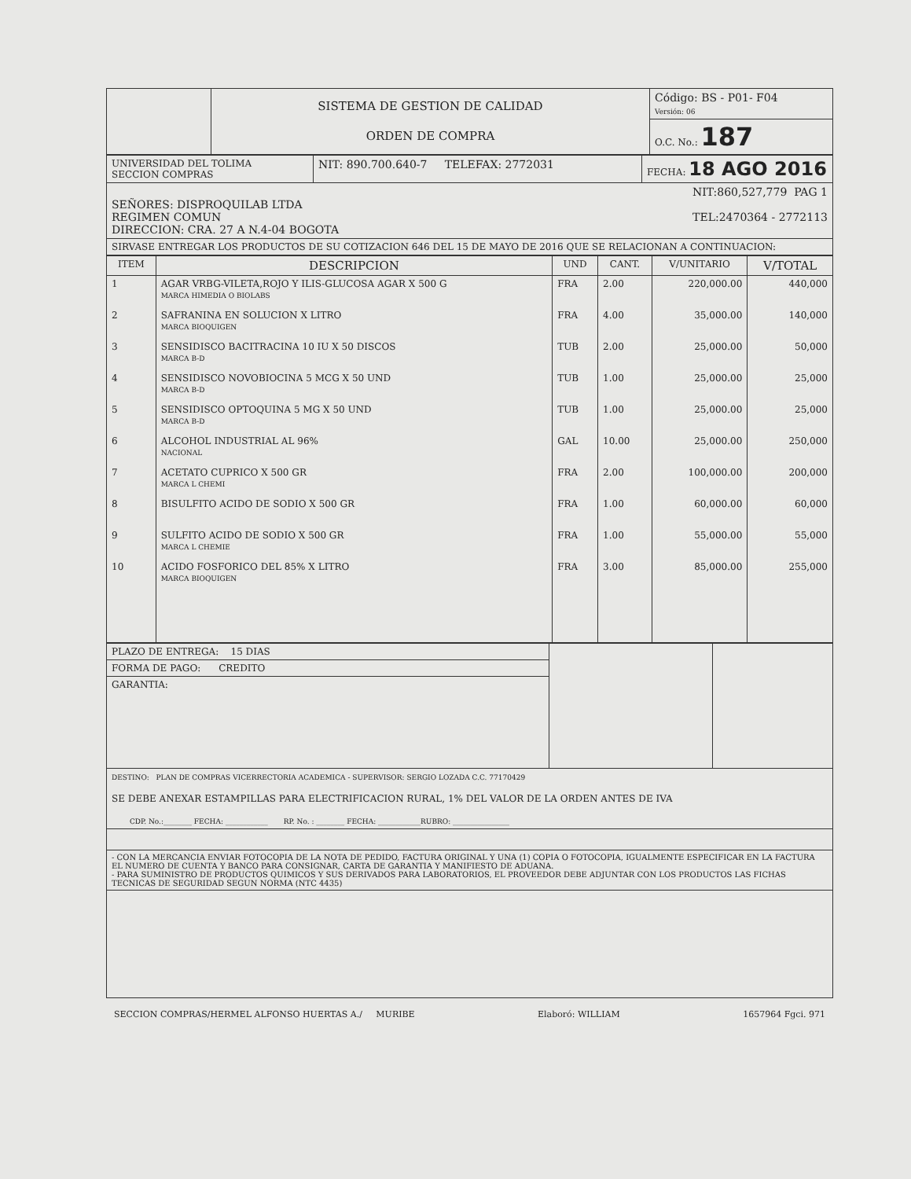| | SISTEMA DE GESTION DE CALIDAD ORDEN DE COMPRA | Código: BS - P01- F04 Versión: 06 |
| | | O.C. No.: 187 |
| UNIVERSIDAD DEL TOLIMA SECCION COMPRAS | NIT: 890.700.640-7 TELEFAX: 2772031 | FECHA: 18 AGO 2016 |
| NIT:860,527,779 PAG 1 SEÑORES: DISPROQUILAB LTDA REGIMEN COMUN TEL:2470364 - 2772113 DIRECCION: CRA. 27 A N.4-04 BOGOTA | | |
| SIRVASE ENTREGAR LOS PRODUCTOS DE SU COTIZACION 646 DEL 15 DE MAYO DE 2016 QUE SE RELACIONAN A CONTINUACION: | | |
| ITEM | DESCRIPCION | UND | CANT. | V/UNITARIO | V/TOTAL |
| --- | --- | --- | --- | --- | --- |
| 1 | AGAR VRBG-VILETA,ROJO Y ILIS-GLUCOSA AGAR X 500 G MARCA HIMEDIA O BIOLABS | FRA | 2.00 | 220,000.00 | 440,000 |
| 2 | SAFRANINA EN SOLUCION X LITRO MARCA BIOQUIGEN | FRA | 4.00 | 35,000.00 | 140,000 |
| 3 | SENSIDISCO BACITRACINA 10 IU X 50 DISCOS MARCA B-D | TUB | 2.00 | 25,000.00 | 50,000 |
| 4 | SENSIDISCO NOVOBIOCINA 5 MCG X 50 UND MARCA B-D | TUB | 1.00 | 25,000.00 | 25,000 |
| 5 | SENSIDISCO OPTOQUINA 5 MG X 50 UND MARCA B-D | TUB | 1.00 | 25,000.00 | 25,000 |
| 6 | ALCOHOL INDUSTRIAL AL 96% NACIONAL | GAL | 10.00 | 25,000.00 | 250,000 |
| 7 | ACETATO CUPRICO X 500 GR MARCA L CHEMI | FRA | 2.00 | 100,000.00 | 200,000 |
| 8 | BISULFITO ACIDO DE SODIO X 500 GR | FRA | 1.00 | 60,000.00 | 60,000 |
| 9 | SULFITO ACIDO DE SODIO X 500 GR MARCA L CHEMIE | FRA | 1.00 | 55,000.00 | 55,000 |
| 10 | ACIDO FOSFORICO DEL 85% X LITRO MARCA BIOQUIGEN | FRA | 3.00 | 85,000.00 | 255,000 |
| PLAZO DE ENTREGA: 15 DIAS | | |
| FORMA DE PAGO: CREDITO | | |
| GARANTIA: | | |
| DESTINO: PLAN DE COMPRAS VICERRECTORIA ACADEMICA - SUPERVISOR: SERGIO LOZADA C.C. 77170429 SE DEBE ANEXAR ESTAMPILLAS PARA ELECTRIFICACION RURAL, 1% DEL VALOR DE LA ORDEN ANTES DE IVA CDP. No.:________ FECHA: ____________ RP. No. : ________ FECHA: ____________RUBRO: ________________ | | |
| - CON LA MERCANCIA ENVIAR FOTOCOPIA DE LA NOTA DE PEDIDO, FACTURA ORIGINAL Y UNA (1) COPIA O FOTOCOPIA, IGUALMENTE ESPECIFICAR EN LA FACTURA EL NUMERO DE CUENTA Y BANCO PARA CONSIGNAR, CARTA DE GARANTIA Y MANIFIESTO DE ADUANA. - PARA SUMINISTRO DE PRODUCTOS QUIMICOS Y SUS DERIVADOS PARA LABORATORIOS, EL PROVEEDOR DEBE ADJUNTAR CON LOS PRODUCTOS LAS FICHAS TECNICAS DE SEGURIDAD SEGUN NORMA (NTC 4435) | | |
SECCION COMPRAS/HERMEL ALFONSO HUERTAS A./ MURIBE Elaboró: WILLIAM 1657964 Fgci. 971